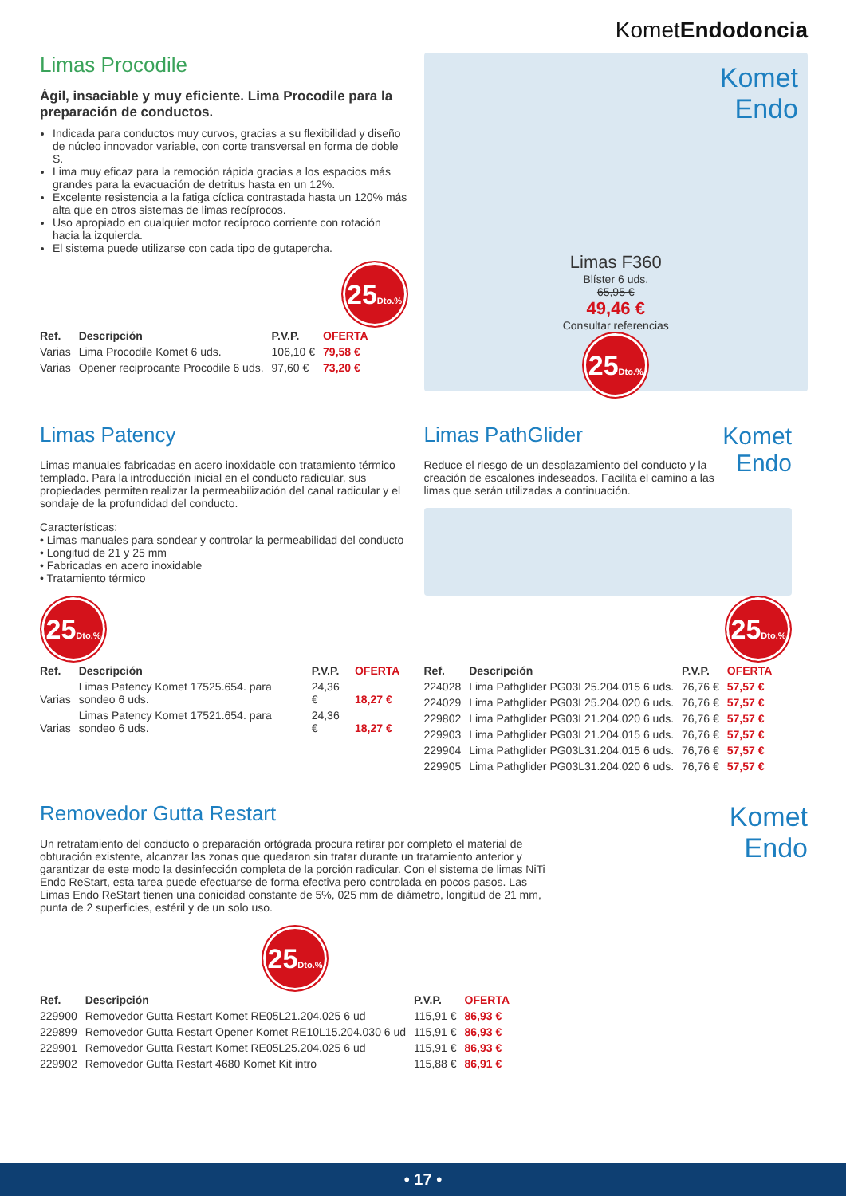KometEndodoncia
Limas Procodile
Ágil, insaciable y muy eficiente. Lima Procodile para la preparación de conductos.
Indicada para conductos muy curvos, gracias a su flexibilidad y diseño de núcleo innovador variable, con corte transversal en forma de doble S.
Lima muy eficaz para la remoción rápida gracias a los espacios más grandes para la evacuación de detritus hasta en un 12%.
Excelente resistencia a la fatiga cíclica contrastada hasta un 120% más alta que en otros sistemas de limas recíprocos.
Uso apropiado en cualquier motor recíproco corriente con rotación hacia la izquierda.
El sistema puede utilizarse con cada tipo de gutapercha.
25Dto.%
| Ref. | Descripción | P.V.P. | OFERTA |
| --- | --- | --- | --- |
| Varias | Lima Procodile Komet 6 uds. | 106,10 € | 79,58 € |
| Varias | Opener reciprocante Procodile 6 uds. | 97,60 € | 73,20 € |
Komet
Endo
Limas F360
Blíster 6 uds.
65,95 €
49,46 €
Consultar referencias
25Dto.%
Limas Patency
Limas manuales fabricadas en acero inoxidable con tratamiento térmico templado. Para la introducción inicial en el conducto radicular, sus propiedades permiten realizar la permeabilización del canal radicular y el sondaje de la profundidad del conducto.
Características:
• Limas manuales para sondear y controlar la permeabilidad del conducto
• Longitud de 21 y 25 mm
• Fabricadas en acero inoxidable
• Tratamiento térmico
25Dto.%
| Ref. | Descripción | P.V.P. | OFERTA |
| --- | --- | --- | --- |
| Varias | Limas Patency Komet 17525.654. para sondeo 6 uds. | 24,36 € | 18,27 € |
| Varias | Limas Patency Komet 17521.654. para sondeo 6 uds. | 24,36 € | 18,27 € |
Komet
Endo
Limas PathGlider
Reduce el riesgo de un desplazamiento del conducto y la creación de escalones indeseados. Facilita el camino a las limas que serán utilizadas a continuación.
25Dto.%
| Ref. | Descripción | P.V.P. | OFERTA |
| --- | --- | --- | --- |
| 224028 | Lima Pathglider PG03L25.204.015 6 uds. | 76,76 € | 57,57 € |
| 224029 | Lima Pathglider PG03L25.204.020 6 uds. | 76,76 € | 57,57 € |
| 229802 | Lima Pathglider PG03L21.204.020 6 uds. | 76,76 € | 57,57 € |
| 229903 | Lima Pathglider PG03L21.204.015 6 uds. | 76,76 € | 57,57 € |
| 229904 | Lima Pathglider PG03L31.204.015 6 uds. | 76,76 € | 57,57 € |
| 229905 | Lima Pathglider PG03L31.204.020 6 uds. | 76,76 € | 57,57 € |
Removedor Gutta Restart
Un retratamiento del conducto o preparación ortógrada procura retirar por completo el material de obturación existente, alcanzar las zonas que quedaron sin tratar durante un tratamiento anterior y garantizar de este modo la desinfección completa de la porción radicular. Con el sistema de limas NiTi Endo ReStart, esta tarea puede efectuarse de forma efectiva pero controlada en pocos pasos. Las Limas Endo ReStart tienen una conicidad constante de 5%, 025 mm de diámetro, longitud de 21 mm, punta de 2 superficies, estéril y de un solo uso.
25Dto.%
| Ref. | Descripción | P.V.P. | OFERTA |
| --- | --- | --- | --- |
| 229900 | Removedor Gutta Restart Komet RE05L21.204.025 6 ud | 115,91 € | 86,93 € |
| 229899 | Removedor Gutta Restart Opener Komet RE10L15.204.030 6 ud | 115,91 € | 86,93 € |
| 229901 | Removedor Gutta Restart Komet RE05L25.204.025 6 ud | 115,91 € | 86,93 € |
| 229902 | Removedor Gutta Restart 4680 Komet Kit intro | 115,88 € | 86,91 € |
Komet
Endo
• 17 •